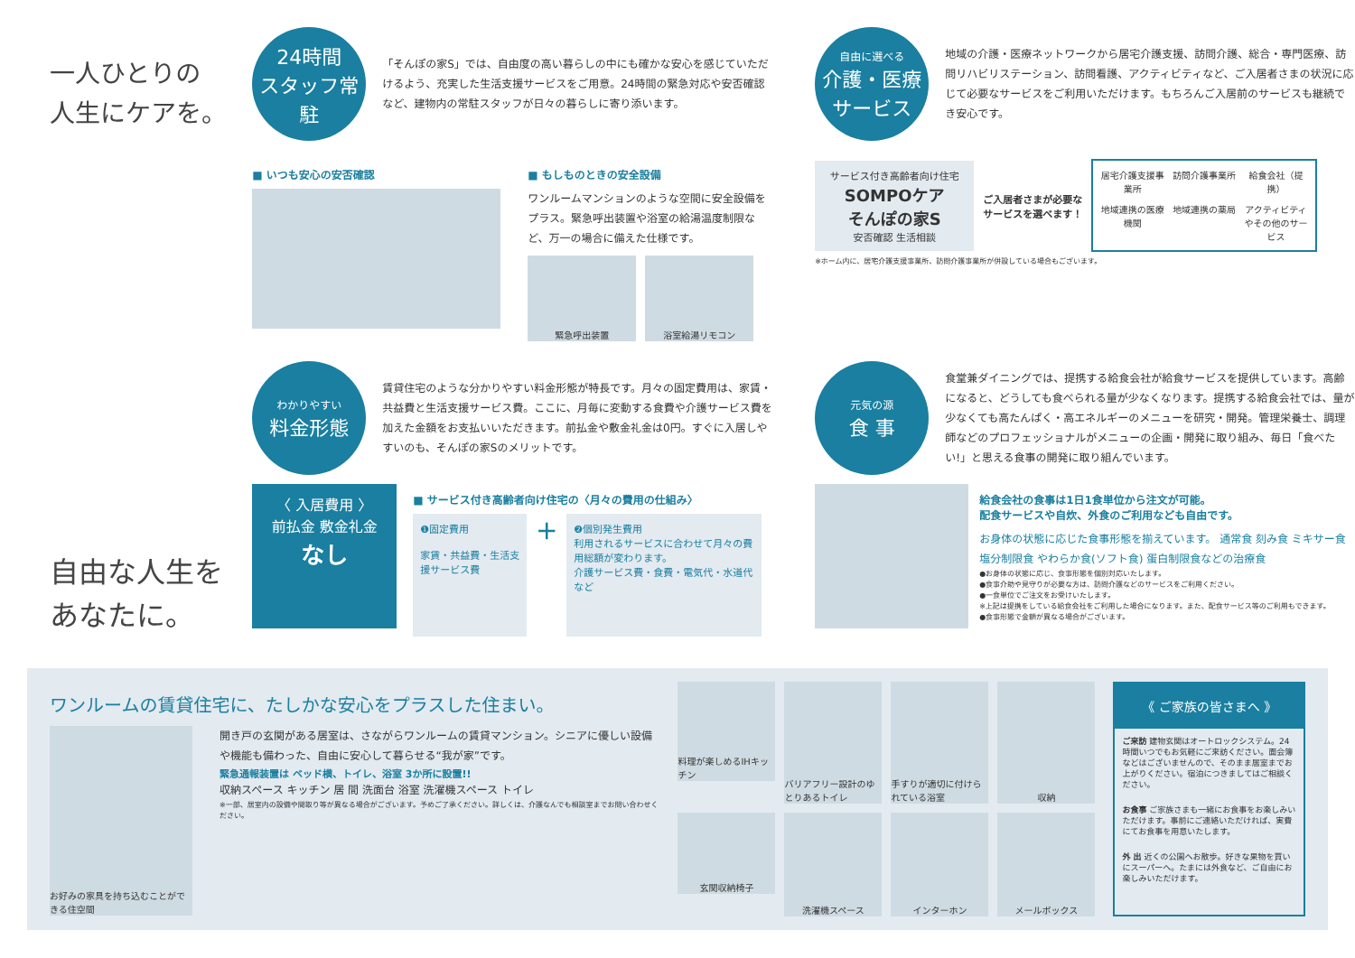一人ひとりの
人生にケアを。
24時間
スタッフ常駐
「そんぽの家S」では、自由度の高い暮らしの中にも確かな安心を感じていただけるよう、充実した生活支援サービスをご用意。24時間の緊急対応や安否確認など、建物内の常駐スタッフが日々の暮らしに寄り添います。
■ いつも安心の安否確認 ■ もしものときの安全設備
ワンルームマンションのような空間に安全設備をプラス。緊急呼出装置や浴室の給湯温度制限など、万一の場合に備えた仕様です。
緊急呼出装置 浴室給湯リモコン
自由に選べる
介護・医療
サービス
地域の介護・医療ネットワークから居宅介護支援、訪問介護、総合・専門医療、訪問リハビリステーション、訪問看護、アクティビティなど、ご入居者さまの状況に応じて必要なサービスをご利用いただけます。もちろんご入居前のサービスも継続でき安心です。
サービス付き高齢者向け住宅
SOMPOケア
そんぽの家S
安否確認 生活相談
ご入居者さまが必要なサービスを選べます！
居宅介護支援事業所 訪問介護事業所 給食会社（提携） 地域連携の医療機関 地域連携の薬局 アクティビティやその他のサービス
※ホーム内に、居宅介護支援事業所、訪問介護事業所が併設している場合もございます。
自由な人生を
あなたに。
わかりやすい
料金形態
賃貸住宅のような分かりやすい料金形態が特長です。月々の固定費用は、家賃・共益費と生活支援サービス費。ここに、月毎に変動する食費や介護サービス費を加えた金額をお支払いいただきます。前払金や敷金礼金は0円。すぐに入居しやすいのも、そんぽの家Sのメリットです。
〈 入居費用 〉
前払金 敷金礼金
なし
■ サービス付き高齢者向け住宅の〈月々の費用の仕組み〉
❶固定費用
家賃・共益費・生活支援サービス費
＋
❷個別発生費用
利用されるサービスに合わせて月々の費用総額が変わります。
介護サービス費・食費・電気代・水道代 など
元気の源
食 事
食堂兼ダイニングでは、提携する給食会社が給食サービスを提供しています。高齢になると、どうしても食べられる量が少なくなります。提携する給食会社では、量が少なくても高たんぱく・高エネルギーのメニューを研究・開発。管理栄養士、調理師などのプロフェッショナルがメニューの企画・開発に取り組み、毎日「食べたい!」と思える食事の開発に取り組んでいます。
給食会社の食事は1日1食単位から注文が可能。
配食サービスや自炊、外食のご利用なども自由です。
お身体の状態に応じた食事形態を揃えています。 通常食 刻み食 ミキサー食 塩分制限食 やわらか食(ソフト食) 蛋白制限食などの治療食
●お身体の状態に応じ、食事形態を個別対応いたします。
●食事介助や見守りが必要な方は、訪問介護などのサービスをご利用ください。
●一食単位でご注文をお受けいたします。
※上記は提携をしている給食会社をご利用した場合になります。また、配食サービス等のご利用もできます。
●食事形態で金額が異なる場合がございます。
ワンルームの賃貸住宅に、たしかな安心をプラスした住まい。
お好みの家具を持ち込むことができる住空間
開き戸の玄関がある居室は、さながらワンルームの賃貸マンション。シニアに優しい設備や機能も備わった、自由に安心して暮らせる“我が家”です。
緊急通報装置は ベッド横、トイレ、浴室 3か所に設置!!
収納スペース キッチン 居 間 洗面台 浴室 洗濯機スペース トイレ
※一部、居室内の設備や間取り等が異なる場合がございます。予めご了承ください。詳しくは、介護なんでも相談室までお問い合わせください。
料理が楽しめるIHキッチン
バリアフリー設計のゆとりあるトイレ
手すりが適切に付けられている浴室
収納
玄関収納椅子
洗濯機スペース
インターホン
メールボックス
《 ご家族の皆さまへ 》
ご来訪 建物玄関はオートロックシステム。24時間いつでもお気軽にご来訪ください。面会簿などはございませんので、そのまま居室までお上がりください。宿泊につきましてはご相談ください。
お食事 ご家族さまも一緒にお食事をお楽しみいただけます。事前にご連絡いただければ、実費にてお食事を用意いたします。
外 出 近くの公園へお散歩。好きな果物を買いにスーパーへ。たまには外食など、ご自由にお楽しみいただけます。